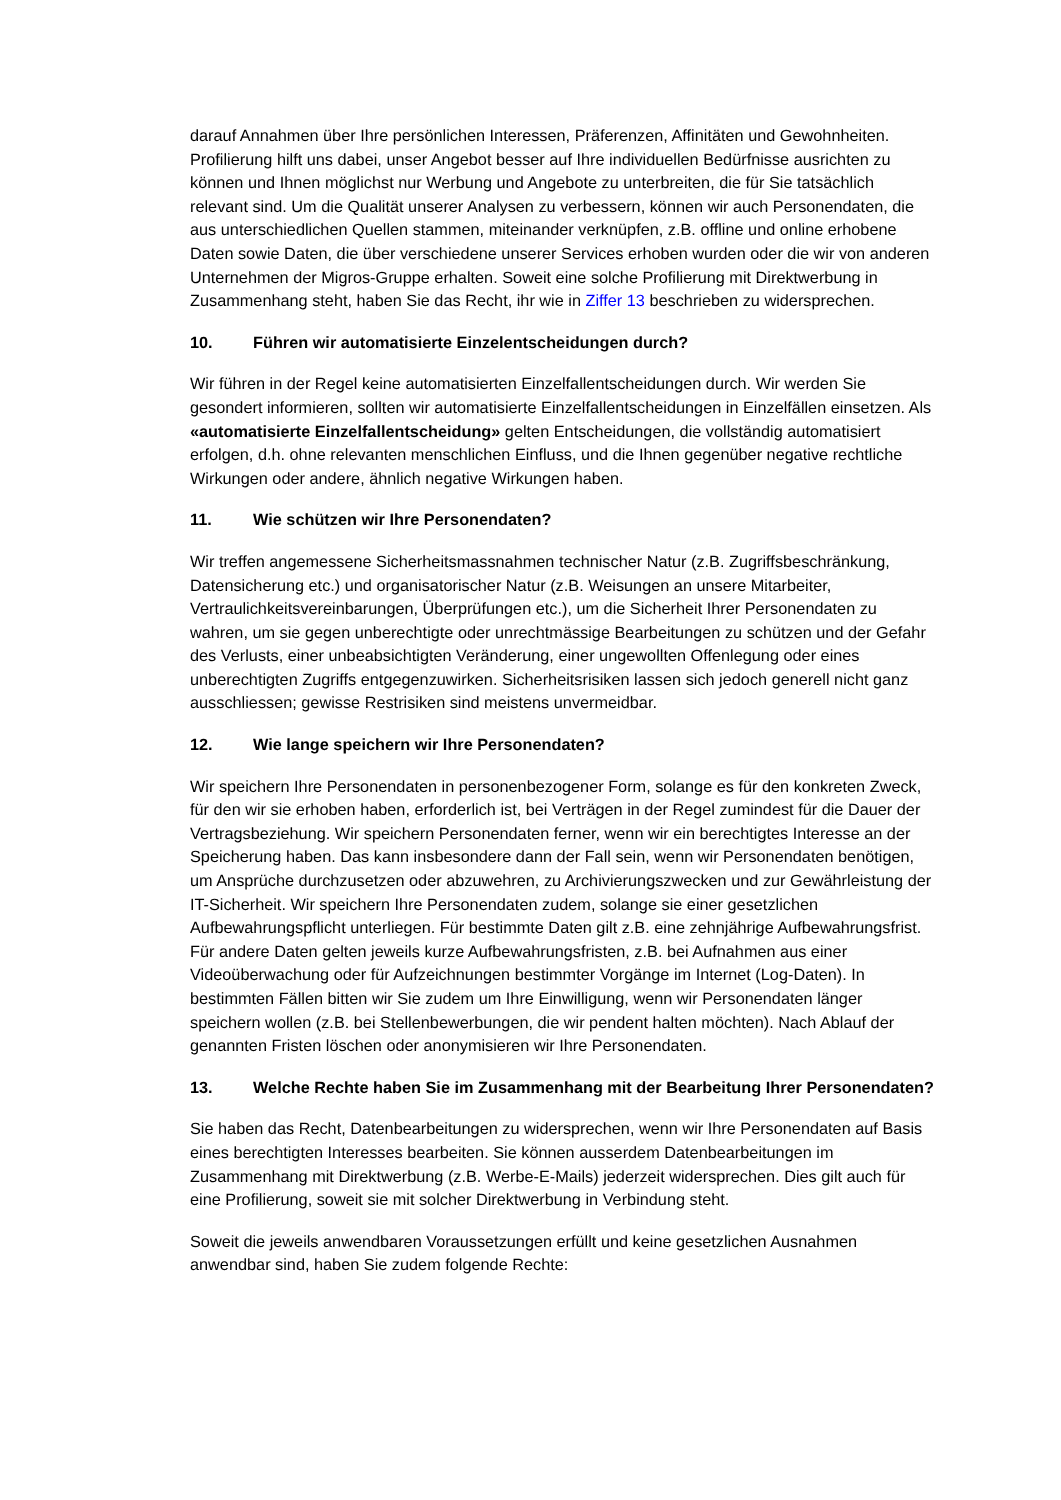darauf Annahmen über Ihre persönlichen Interessen, Präferenzen, Affinitäten und Gewohnheiten. Profilierung hilft uns dabei, unser Angebot besser auf Ihre individuellen Bedürfnisse ausrichten zu können und Ihnen möglichst nur Werbung und Angebote zu unterbreiten, die für Sie tatsächlich relevant sind. Um die Qualität unserer Analysen zu verbessern, können wir auch Personendaten, die aus unterschiedlichen Quellen stammen, miteinander verknüpfen, z.B. offline und online erhobene Daten sowie Daten, die über verschiedene unserer Services erhoben wurden oder die wir von anderen Unternehmen der Migros-Gruppe erhalten. Soweit eine solche Profilierung mit Direktwerbung in Zusammenhang steht, haben Sie das Recht, ihr wie in Ziffer 13 beschrieben zu widersprechen.
10. Führen wir automatisierte Einzelentscheidungen durch?
Wir führen in der Regel keine automatisierten Einzelfallentscheidungen durch. Wir werden Sie gesondert informieren, sollten wir automatisierte Einzelfallentscheidungen in Einzelfällen einsetzen. Als «automatisierte Einzelfallentscheidung» gelten Entscheidungen, die vollständig automatisiert erfolgen, d.h. ohne relevanten menschlichen Einfluss, und die Ihnen gegenüber negative rechtliche Wirkungen oder andere, ähnlich negative Wirkungen haben.
11. Wie schützen wir Ihre Personendaten?
Wir treffen angemessene Sicherheitsmassnahmen technischer Natur (z.B. Zugriffsbeschränkung, Datensicherung etc.) und organisatorischer Natur (z.B. Weisungen an unsere Mitarbeiter, Vertraulichkeitsvereinbarungen, Überprüfungen etc.), um die Sicherheit Ihrer Personendaten zu wahren, um sie gegen unberechtigte oder unrechtmässige Bearbeitungen zu schützen und der Gefahr des Verlusts, einer unbeabsichtigten Veränderung, einer ungewollten Offenlegung oder eines unberechtigten Zugriffs entgegenzuwirken. Sicherheitsrisiken lassen sich jedoch generell nicht ganz ausschliessen; gewisse Restrisiken sind meistens unvermeidbar.
12. Wie lange speichern wir Ihre Personendaten?
Wir speichern Ihre Personendaten in personenbezogener Form, solange es für den konkreten Zweck, für den wir sie erhoben haben, erforderlich ist, bei Verträgen in der Regel zumindest für die Dauer der Vertragsbeziehung. Wir speichern Personendaten ferner, wenn wir ein berechtigtes Interesse an der Speicherung haben. Das kann insbesondere dann der Fall sein, wenn wir Personendaten benötigen, um Ansprüche durchzusetzen oder abzuwehren, zu Archivierungszwecken und zur Gewährleistung der IT-Sicherheit. Wir speichern Ihre Personendaten zudem, solange sie einer gesetzlichen Aufbewahrungspflicht unterliegen. Für bestimmte Daten gilt z.B. eine zehnjährige Aufbewahrungsfrist. Für andere Daten gelten jeweils kurze Aufbewahrungsfristen, z.B. bei Aufnahmen aus einer Videoüberwachung oder für Aufzeichnungen bestimmter Vorgänge im Internet (Log-Daten). In bestimmten Fällen bitten wir Sie zudem um Ihre Einwilligung, wenn wir Personendaten länger speichern wollen (z.B. bei Stellenbewerbungen, die wir pendent halten möchten). Nach Ablauf der genannten Fristen löschen oder anonymisieren wir Ihre Personendaten.
13. Welche Rechte haben Sie im Zusammenhang mit der Bearbeitung Ihrer Personendaten?
Sie haben das Recht, Datenbearbeitungen zu widersprechen, wenn wir Ihre Personendaten auf Basis eines berechtigten Interesses bearbeiten. Sie können ausserdem Datenbearbeitungen im Zusammenhang mit Direktwerbung (z.B. Werbe-E-Mails) jederzeit widersprechen. Dies gilt auch für eine Profilierung, soweit sie mit solcher Direktwerbung in Verbindung steht.
Soweit die jeweils anwendbaren Voraussetzungen erfüllt und keine gesetzlichen Ausnahmen anwendbar sind, haben Sie zudem folgende Rechte: